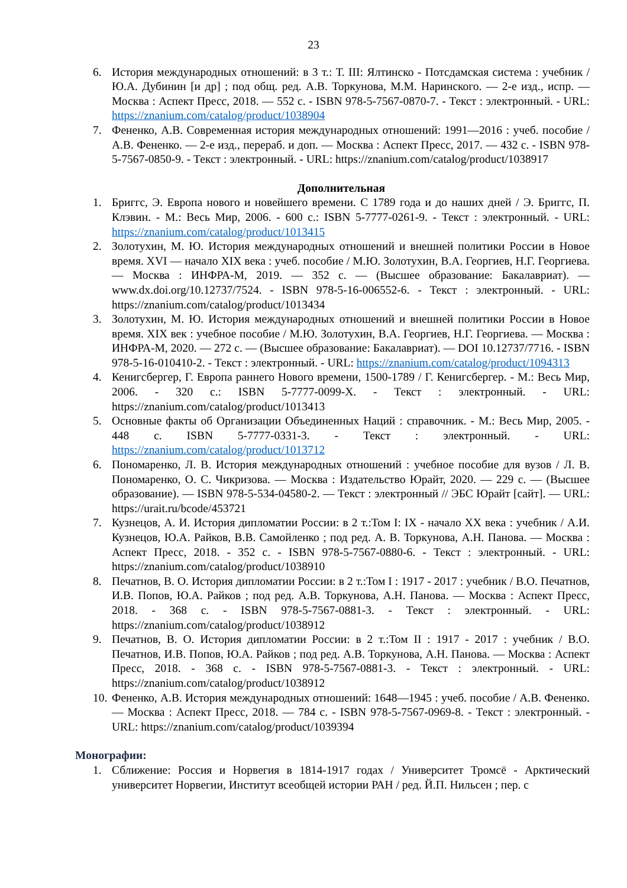23
6. История международных отношений: в 3 т.: Т. III: Ялтинско - Потсдамская система : учебник / Ю.А. Дубинин [и др] ; под общ. ред. А.В. Торкунова, М.М. Наринского. — 2-е изд., испр. — Москва : Аспект Пресс, 2018. — 552 с. - ISBN 978-5-7567-0870-7. - Текст : электронный. - URL: https://znanium.com/catalog/product/1038904
7. Фененко, А.В. Современная история международных отношений: 1991—2016 : учеб. пособие / А.В. Фененко. — 2-е изд., перераб. и доп. — Москва : Аспект Пресс, 2017. — 432 с. - ISBN 978-5-7567-0850-9. - Текст : электронный. - URL: https://znanium.com/catalog/product/1038917
Дополнительная
1. Бриггс, Э. Европа нового и новейшего времени. С 1789 года и до наших дней / Э. Бриггс, П. Клэвин. - М.: Весь Мир, 2006. - 600 с.: ISBN 5-7777-0261-9. - Текст : электронный. - URL: https://znanium.com/catalog/product/1013415
2. Золотухин, М. Ю. История международных отношений и внешней политики России в Новое время. XVI — начало XIX века : учеб. пособие / М.Ю. Золотухин, В.А. Георгиев, Н.Г. Георгиева. — Москва : ИНФРА-М, 2019. — 352 с. — (Высшее образование: Бакалавриат). — www.dx.doi.org/10.12737/7524. - ISBN 978-5-16-006552-6. - Текст : электронный. - URL: https://znanium.com/catalog/product/1013434
3. Золотухин, М. Ю. История международных отношений и внешней политики России в Новое время. XIX век : учебное пособие / М.Ю. Золотухин, В.А. Георгиев, Н.Г. Георгиева. — Москва : ИНФРА-М, 2020. — 272 с. — (Высшее образование: Бакалавриат). — DOI 10.12737/7716. - ISBN 978-5-16-010410-2. - Текст : электронный. - URL: https://znanium.com/catalog/product/1094313
4. Кенигсбергер, Г. Европа раннего Нового времени, 1500-1789 / Г. Кенигсбергер. - М.: Весь Мир, 2006. - 320 с.: ISBN 5-7777-0099-X. - Текст : электронный. - URL: https://znanium.com/catalog/product/1013413
5. Основные факты об Организации Объединенных Наций : справочник. - М.: Весь Мир, 2005. - 448 с. ISBN 5-7777-0331-3. - Текст : электронный. - URL: https://znanium.com/catalog/product/1013712
6. Пономаренко, Л. В. История международных отношений : учебное пособие для вузов / Л. В. Пономаренко, О. С. Чикризова. — Москва : Издательство Юрайт, 2020. — 229 с. — (Высшее образование). — ISBN 978-5-534-04580-2. — Текст : электронный // ЭБС Юрайт [сайт]. — URL: https://urait.ru/bcode/453721
7. Кузнецов, А. И. История дипломатии России: в 2 т.:Том I: IX - начало XX века : учебник / А.И. Кузнецов, Ю.А. Райков, В.В. Самойленко ; под ред. А. В. Торкунова, А.Н. Панова. — Москва : Аспект Пресс, 2018. - 352 с. - ISBN 978-5-7567-0880-6. - Текст : электронный. - URL: https://znanium.com/catalog/product/1038910
8. Печатнов, В. О. История дипломатии России: в 2 т.:Том I : 1917 - 2017 : учебник / В.О. Печатнов, И.В. Попов, Ю.А. Райков ; под ред. А.В. Торкунова, А.Н. Панова. — Москва : Аспект Пресс, 2018. - 368 с. - ISBN 978-5-7567-0881-3. - Текст : электронный. - URL: https://znanium.com/catalog/product/1038912
9. Печатнов, В. О. История дипломатии России: в 2 т.:Том II : 1917 - 2017 : учебник / В.О. Печатнов, И.В. Попов, Ю.А. Райков ; под ред. А.В. Торкунова, А.Н. Панова. — Москва : Аспект Пресс, 2018. - 368 с. - ISBN 978-5-7567-0881-3. - Текст : электронный. - URL: https://znanium.com/catalog/product/1038912
10. Фененко, А.В. История международных отношений: 1648—1945 : учеб. пособие / А.В. Фененко. — Москва : Аспект Пресс, 2018. — 784 с. - ISBN 978-5-7567-0969-8. - Текст : электронный. - URL: https://znanium.com/catalog/product/1039394
Монографии:
1. Сближение: Россия и Норвегия в 1814-1917 годах / Университет Тромсё - Арктический университет Норвегии, Институт всеобщей истории РАН / ред. Й.П. Нильсен ; пер. с